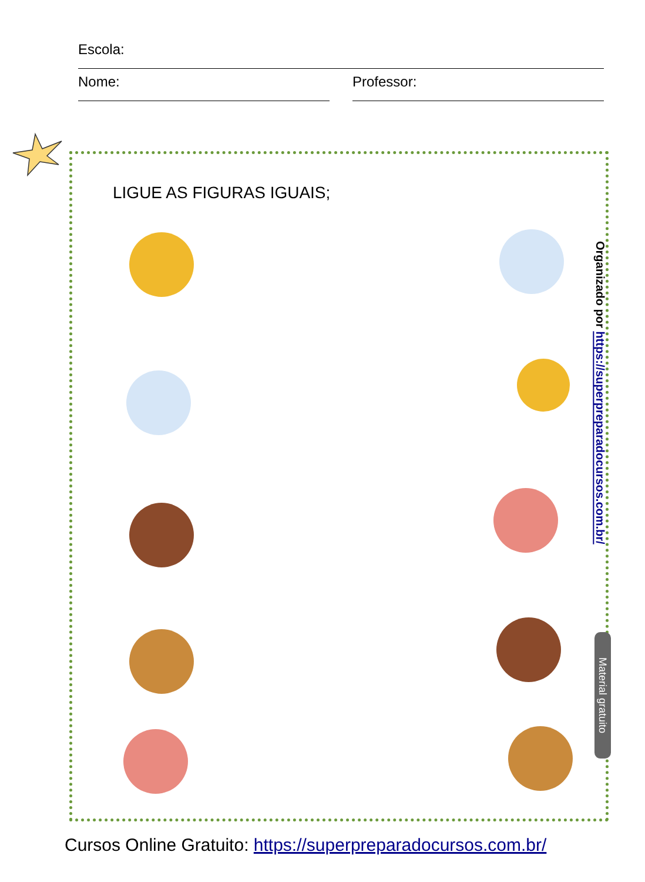Escola:
Nome: Professor:
LIGUE AS FIGURAS IGUAIS;
Organizado por https://superpreparadocursos.com.br/
Material gratuito
Cursos Online Gratuito: https://superpreparadocursos.com.br/